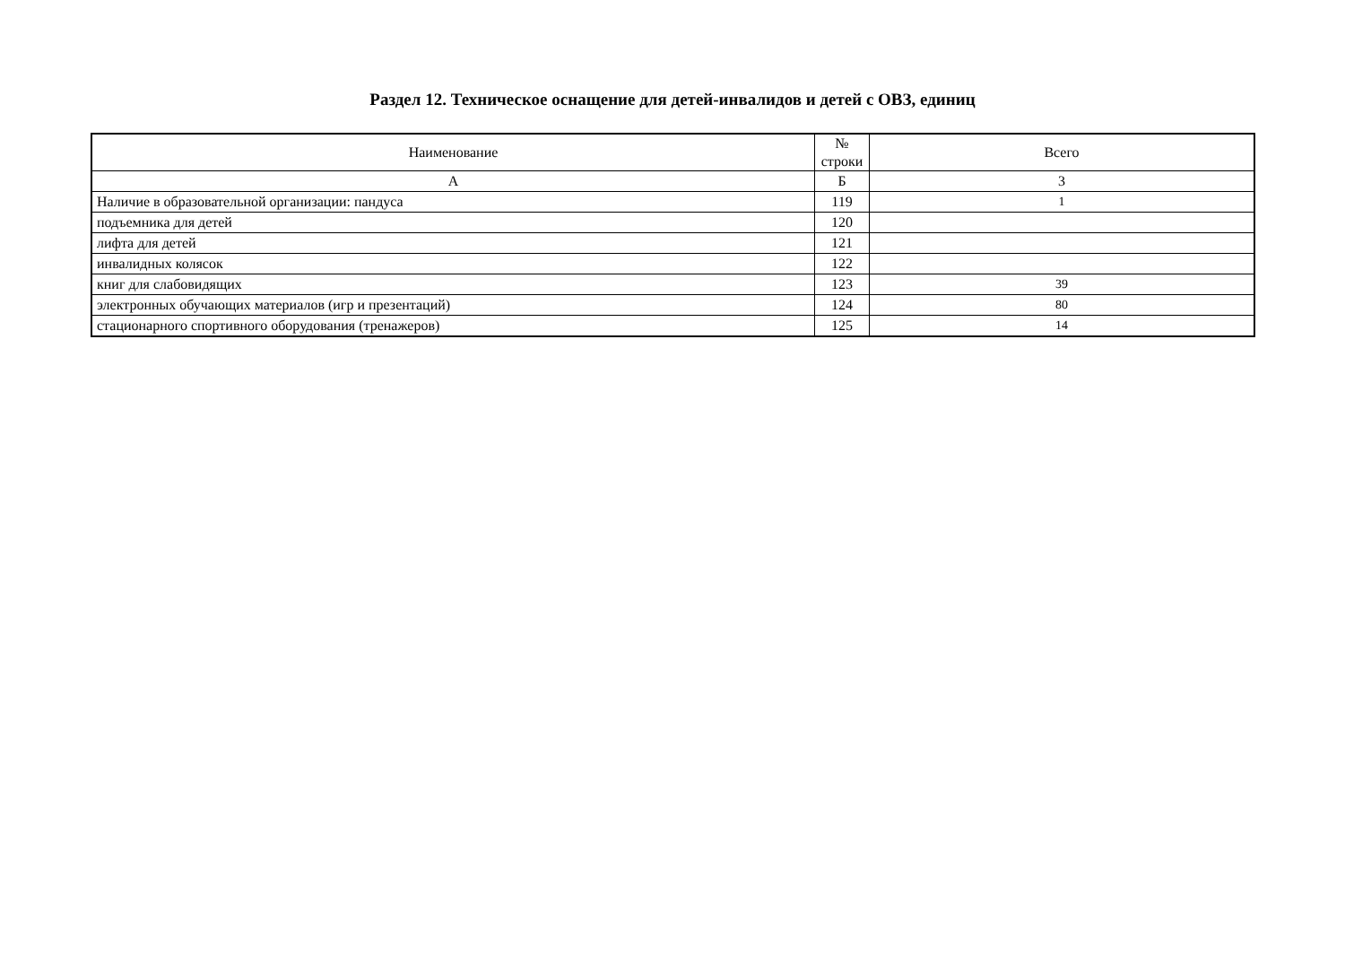Раздел 12. Техническое оснащение для детей-инвалидов и детей с ОВЗ, единиц
| Наименование | № строки | Всего |
| --- | --- | --- |
| А | Б | 3 |
| Наличие в образовательной организации: пандуса | 119 | 1 |
| подъемника для детей | 120 | |
| лифта для детей | 121 | |
| инвалидных колясок | 122 | |
| книг для слабовидящих | 123 | 39 |
| электронных обучающих материалов (игр и презентаций) | 124 | 80 |
| стационарного спортивного оборудования (тренажеров) | 125 | 14 |